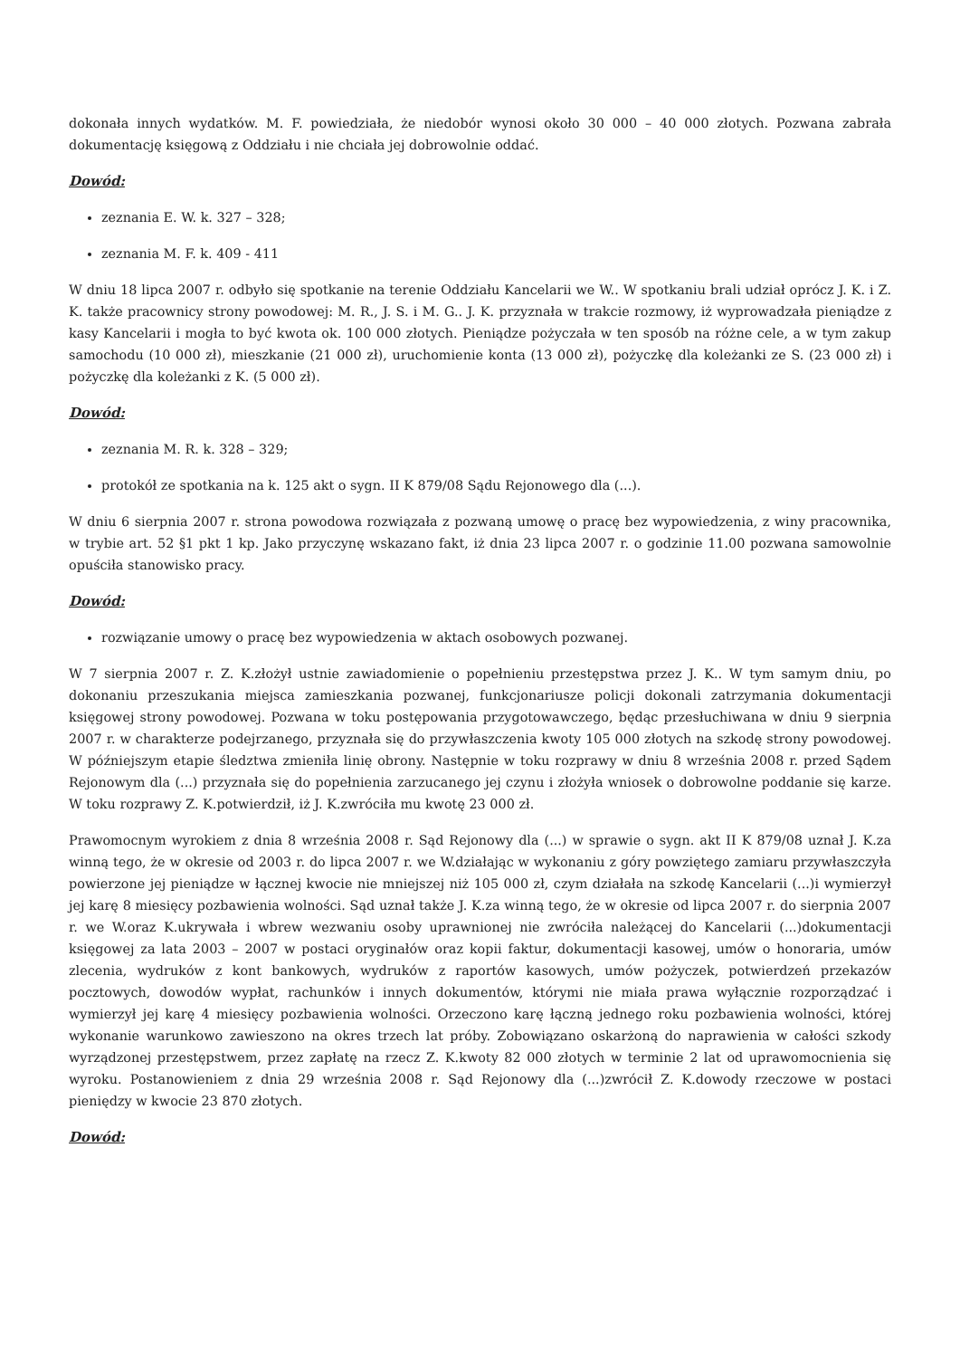dokonała innych wydatków. M. F. powiedziała, że niedobór wynosi około 30 000 – 40 000 złotych. Pozwana zabrała dokumentację księgową z Oddziału i nie chciała jej dobrowolnie oddać.
Dowód:
zeznania E. W. k. 327 – 328;
zeznania M. F. k. 409 - 411
W dniu 18 lipca 2007 r. odbyło się spotkanie na terenie Oddziału Kancelarii we W.. W spotkaniu brali udział oprócz J. K. i Z. K. także pracownicy strony powodowej: M. R., J. S. i M. G.. J. K. przyznała w trakcie rozmowy, iż wyprowadzała pieniądze z kasy Kancelarii i mogła to być kwota ok. 100 000 złotych. Pieniądze pożyczała w ten sposób na różne cele, a w tym zakup samochodu (10 000 zł), mieszkanie (21 000 zł), uruchomienie konta (13 000 zł), pożyczkę dla koleżanki ze S. (23 000 zł) i pożyczkę dla koleżanki z K. (5 000 zł).
Dowód:
zeznania M. R. k. 328 – 329;
protokół ze spotkania na k. 125 akt o sygn. II K 879/08 Sądu Rejonowego dla (...).
W dniu 6 sierpnia 2007 r. strona powodowa rozwiązała z pozwaną umowę o pracę bez wypowiedzenia, z winy pracownika, w trybie art. 52 §1 pkt 1 kp. Jako przyczynę wskazano fakt, iż dnia 23 lipca 2007 r. o godzinie 11.00 pozwana samowolnie opuściła stanowisko pracy.
Dowód:
rozwiązanie umowy o pracę bez wypowiedzenia w aktach osobowych pozwanej.
W 7 sierpnia 2007 r. Z. K.złożył ustnie zawiadomienie o popełnieniu przestępstwa przez J. K.. W tym samym dniu, po dokonaniu przeszukania miejsca zamieszkania pozwanej, funkcjonariusze policji dokonali zatrzymania dokumentacji księgowej strony powodowej. Pozwana w toku postępowania przygotowawczego, będąc przesłuchiwana w dniu 9 sierpnia 2007 r. w charakterze podejrzanego, przyznała się do przywłaszczenia kwoty 105 000 złotych na szkodę strony powodowej. W późniejszym etapie śledztwa zmieniła linię obrony. Następnie w toku rozprawy w dniu 8 września 2008 r. przed Sądem Rejonowym dla (...) przyznała się do popełnienia zarzucanego jej czynu i złożyła wniosek o dobrowolne poddanie się karze. W toku rozprawy Z. K.potwierdził, iż J. K.zwróciła mu kwotę 23 000 zł.
Prawomocnym wyrokiem z dnia 8 września 2008 r. Sąd Rejonowy dla (...) w sprawie o sygn. akt II K 879/08 uznał J. K.za winną tego, że w okresie od 2003 r. do lipca 2007 r. we W.działając w wykonaniu z góry powziętego zamiaru przywłaszczyła powierzone jej pieniądze w łącznej kwocie nie mniejszej niż 105 000 zł, czym działała na szkodę Kancelarii (...)i wymierzył jej karę 8 miesięcy pozbawienia wolności. Sąd uznał także J. K.za winną tego, że w okresie od lipca 2007 r. do sierpnia 2007 r. we W.oraz K.ukrywała i wbrew wezwaniu osoby uprawnionej nie zwróciła należącej do Kancelarii (...)dokumentacji księgowej za lata 2003 – 2007 w postaci oryginałów oraz kopii faktur, dokumentacji kasowej, umów o honoraria, umów zlecenia, wydruków z kont bankowych, wydruków z raportów kasowych, umów pożyczek, potwierdzeń przekazów pocztowych, dowodów wypłat, rachunków i innych dokumentów, którymi nie miała prawa wyłącznie rozporządzać i wymierzył jej karę 4 miesięcy pozbawienia wolności. Orzeczono karę łączną jednego roku pozbawienia wolności, której wykonanie warunkowo zawieszono na okres trzech lat próby. Zobowiązano oskarżoną do naprawienia w całości szkody wyrządzonej przestępstwem, przez zapłatę na rzecz Z. K.kwoty 82 000 złotych w terminie 2 lat od uprawomocnienia się wyroku. Postanowieniem z dnia 29 września 2008 r. Sąd Rejonowy dla (...)zwrócił Z. K.dowody rzeczowe w postaci pieniędzy w kwocie 23 870 złotych.
Dowód: